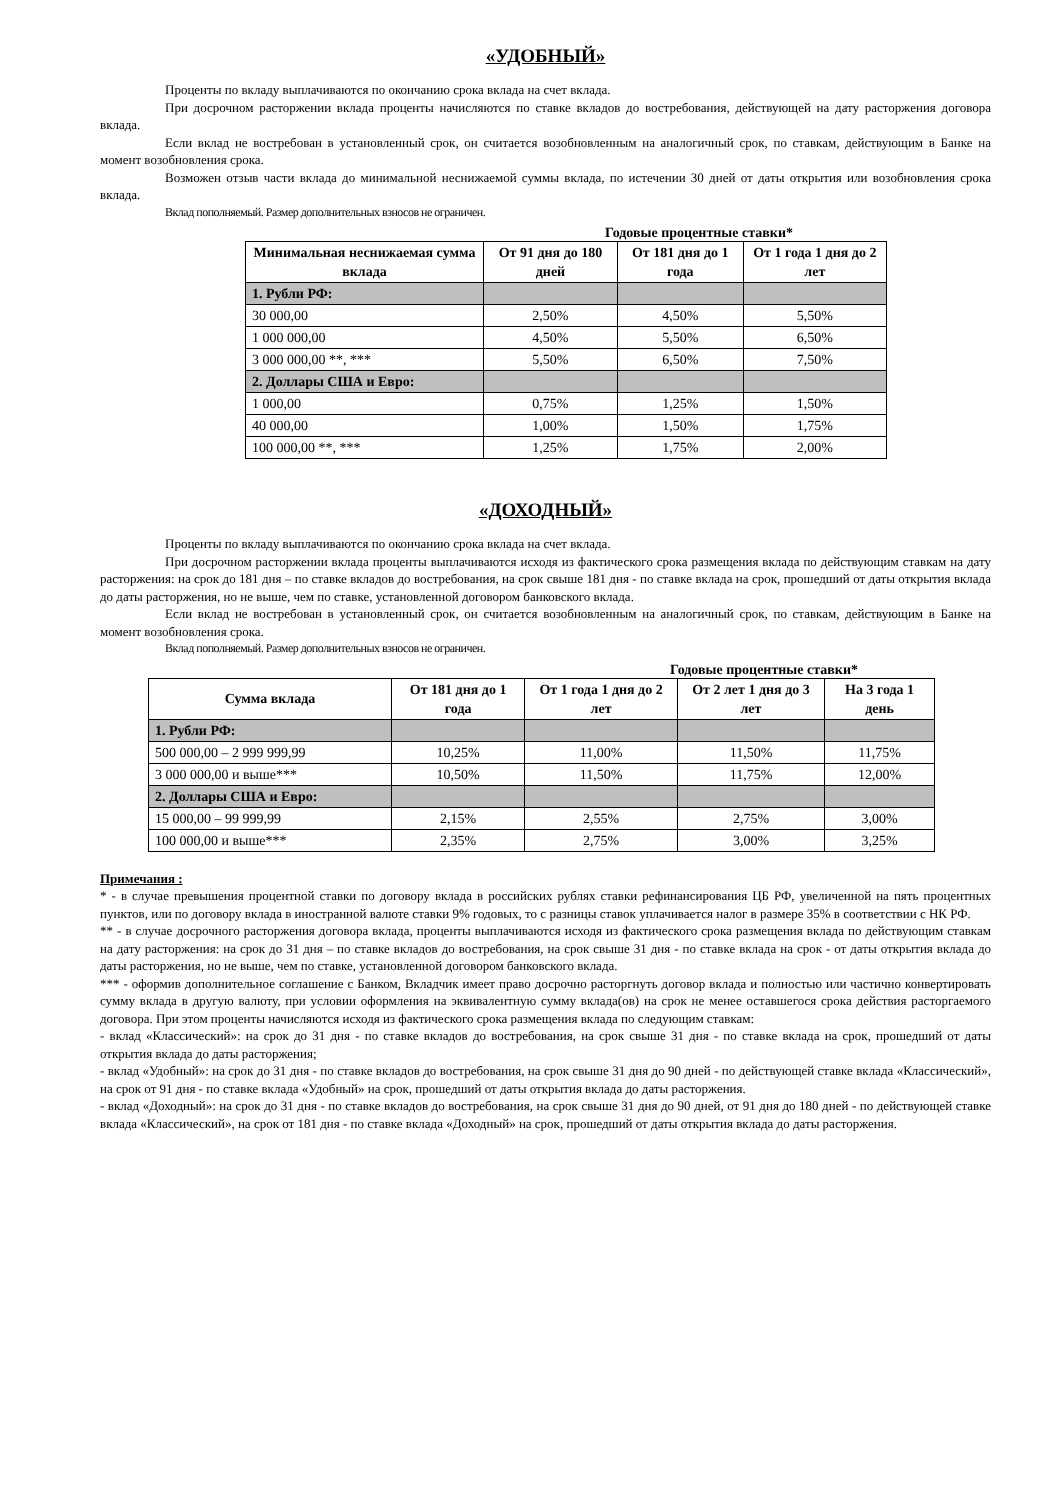«УДОБНЫЙ»
Проценты по вкладу выплачиваются по окончанию срока вклада на счет вклада.
При досрочном расторжении вклада проценты начисляются по ставке вкладов до востребования, действующей на дату расторжения договора вклада.
Если вклад не востребован в установленный срок, он считается возобновленным на аналогичный срок, по ставкам, действующим в Банке на момент возобновления срока.
Возможен отзыв части вклада до минимальной неснижаемой суммы вклада, по истечении 30 дней от даты открытия или возобновления срока вклада.
Вклад пополняемый. Размер дополнительных взносов не ограничен.
Годовые процентные ставки*
| Минимальная неснижаемая сумма вклада | От 91 дня до 180 дней | От 181 дня до 1 года | От 1 года 1 дня до 2 лет |
| --- | --- | --- | --- |
| 1. Рубли РФ: | | | |
| 30 000,00 | 2,50% | 4,50% | 5,50% |
| 1 000 000,00 | 4,50% | 5,50% | 6,50% |
| 3 000 000,00 **, *** | 5,50% | 6,50% | 7,50% |
| 2. Доллары США и Евро: | | | |
| 1 000,00 | 0,75% | 1,25% | 1,50% |
| 40 000,00 | 1,00% | 1,50% | 1,75% |
| 100 000,00 **, *** | 1,25% | 1,75% | 2,00% |
«ДОХОДНЫЙ»
Проценты по вкладу выплачиваются по окончанию срока вклада на счет вклада.
При досрочном расторжении вклада проценты выплачиваются исходя из фактического срока размещения вклада по действующим ставкам на дату расторжения: на срок до 181 дня – по ставке вкладов до востребования, на срок свыше 181 дня - по ставке вклада на срок, прошедший от даты открытия вклада до даты расторжения, но не выше, чем по ставке, установленной договором банковского вклада.
Если вклад не востребован в установленный срок, он считается возобновленным на аналогичный срок, по ставкам, действующим в Банке на момент возобновления срока.
Вклад пополняемый. Размер дополнительных взносов не ограничен.
Годовые процентные ставки*
| Сумма вклада | От 181 дня до 1 года | От 1 года 1 дня до 2 лет | От 2 лет 1 дня до 3 лет | На 3 года 1 день |
| --- | --- | --- | --- | --- |
| 1. Рубли РФ: | | | | |
| 500 000,00 – 2 999 999,99 | 10,25% | 11,00% | 11,50% | 11,75% |
| 3 000 000,00 и выше*** | 10,50% | 11,50% | 11,75% | 12,00% |
| 2. Доллары США и Евро: | | | | |
| 15 000,00 – 99 999,99 | 2,15% | 2,55% | 2,75% | 3,00% |
| 100 000,00 и выше*** | 2,35% | 2,75% | 3,00% | 3,25% |
Примечания :
* - в случае превышения процентной ставки по договору вклада в российских рублях ставки рефинансирования ЦБ РФ, увеличенной на пять процентных пунктов, или по договору вклада в иностранной валюте ставки 9% годовых, то с разницы ставок уплачивается налог в размере 35% в соответствии с НК РФ.
** - в случае досрочного расторжения договора вклада, проценты выплачиваются исходя из фактического срока размещения вклада по действующим ставкам на дату расторжения: на срок до 31 дня – по ставке вкладов до востребования, на срок свыше 31 дня - по ставке вклада на срок - от даты открытия вклада до даты расторжения, но не выше, чем по ставке, установленной договором банковского вклада.
*** - оформив дополнительное соглашение с Банком, Вкладчик имеет право досрочно расторгнуть договор вклада и полностью или частично конвертировать сумму вклада в другую валюту, при условии оформления на эквивалентную сумму вклада(ов) на срок не менее оставшегося срока действия расторгаемого договора. При этом проценты начисляются исходя из фактического срока размещения вклада по следующим ставкам:
- вклад «Классический»: на срок до 31 дня - по ставке вкладов до востребования, на срок свыше 31 дня - по ставке вклада на срок, прошедший от даты открытия вклада до даты расторжения;
- вклад «Удобный»: на срок до 31 дня - по ставке вкладов до востребования, на срок свыше 31 дня до 90 дней - по действующей ставке вклада «Классический», на срок от 91 дня - по ставке вклада «Удобный» на срок, прошедший от даты открытия вклада до даты расторжения.
- вклад «Доходный»: на срок до 31 дня - по ставке вкладов до востребования, на срок свыше 31 дня до 90 дней, от 91 дня до 180 дней - по действующей ставке вклада «Классический», на срок от 181 дня - по ставке вклада «Доходный» на срок, прошедший от даты открытия вклада до даты расторжения.